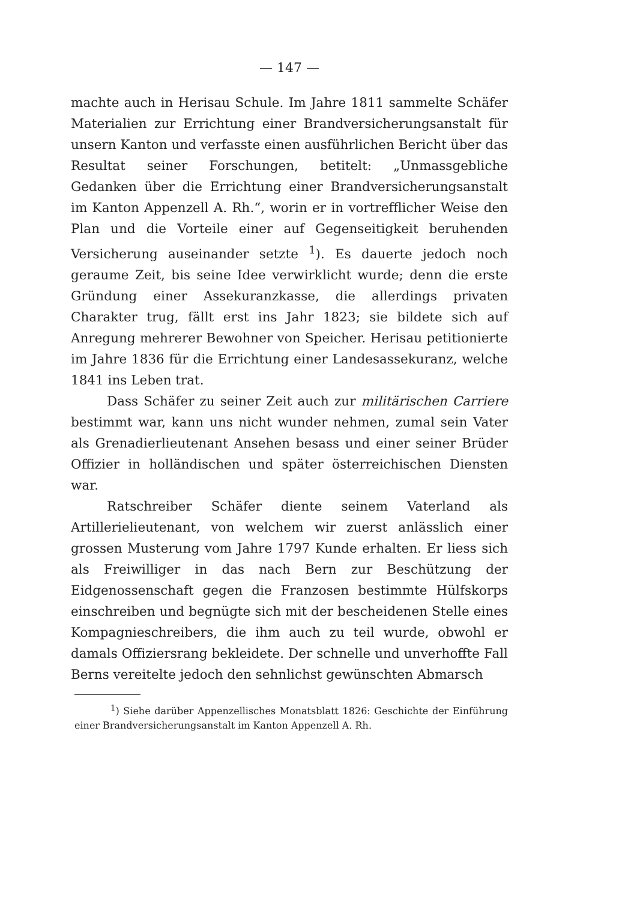— 147 —
machte auch in Herisau Schule. Im Jahre 1811 sammelte Schäfer Materialien zur Errichtung einer Brandversicherungsanstalt für unsern Kanton und verfasste einen ausführlichen Bericht über das Resultat seiner Forschungen, betitelt: „Unmassgebliche Gedanken über die Errichtung einer Brandversicherungsanstalt im Kanton Appenzell A. Rh.“, worin er in vortrefflicher Weise den Plan und die Vorteile einer auf Gegenseitigkeit beruhenden Versicherung auseinander setzte <sup>1</sup>). Es dauerte jedoch noch geraume Zeit, bis seine Idee verwirklicht wurde; denn die erste Gründung einer Assekuranzkasse, die allerdings privaten Charakter trug, fällt erst ins Jahr 1823; sie bildete sich auf Anregung mehrerer Bewohner von Speicher. Herisau petitionierte im Jahre 1836 für die Errichtung einer Landesassekuranz, welche 1841 ins Leben trat.
Dass Schäfer zu seiner Zeit auch zur militärischen Carriere bestimmt war, kann uns nicht wunder nehmen, zumal sein Vater als Grenadierlieutenant Ansehen besass und einer seiner Brüder Offizier in holländischen und später österreichischen Diensten war.
Ratschreiber Schäfer diente seinem Vaterland als Artillerielieutenant, von welchem wir zuerst anlässlich einer grossen Musterung vom Jahre 1797 Kunde erhalten. Er liess sich als Freiwilliger in das nach Bern zur Beschützung der Eidgenossenschaft gegen die Franzosen bestimmte Hülfskorps einschreiben und begnügte sich mit der bescheidenen Stelle eines Kompagnieschreibers, die ihm auch zu teil wurde, obwohl er damals Offiziersrang bekleidete. Der schnelle und unverhoffte Fall Berns vereitelte jedoch den sehnlichst gewünschten Abmarsch
<sup>1</sup>) Siehe darüber Appenzellisches Monatsblatt 1826: Geschichte der Einführung einer Brandversicherungsanstalt im Kanton Appenzell A. Rh.